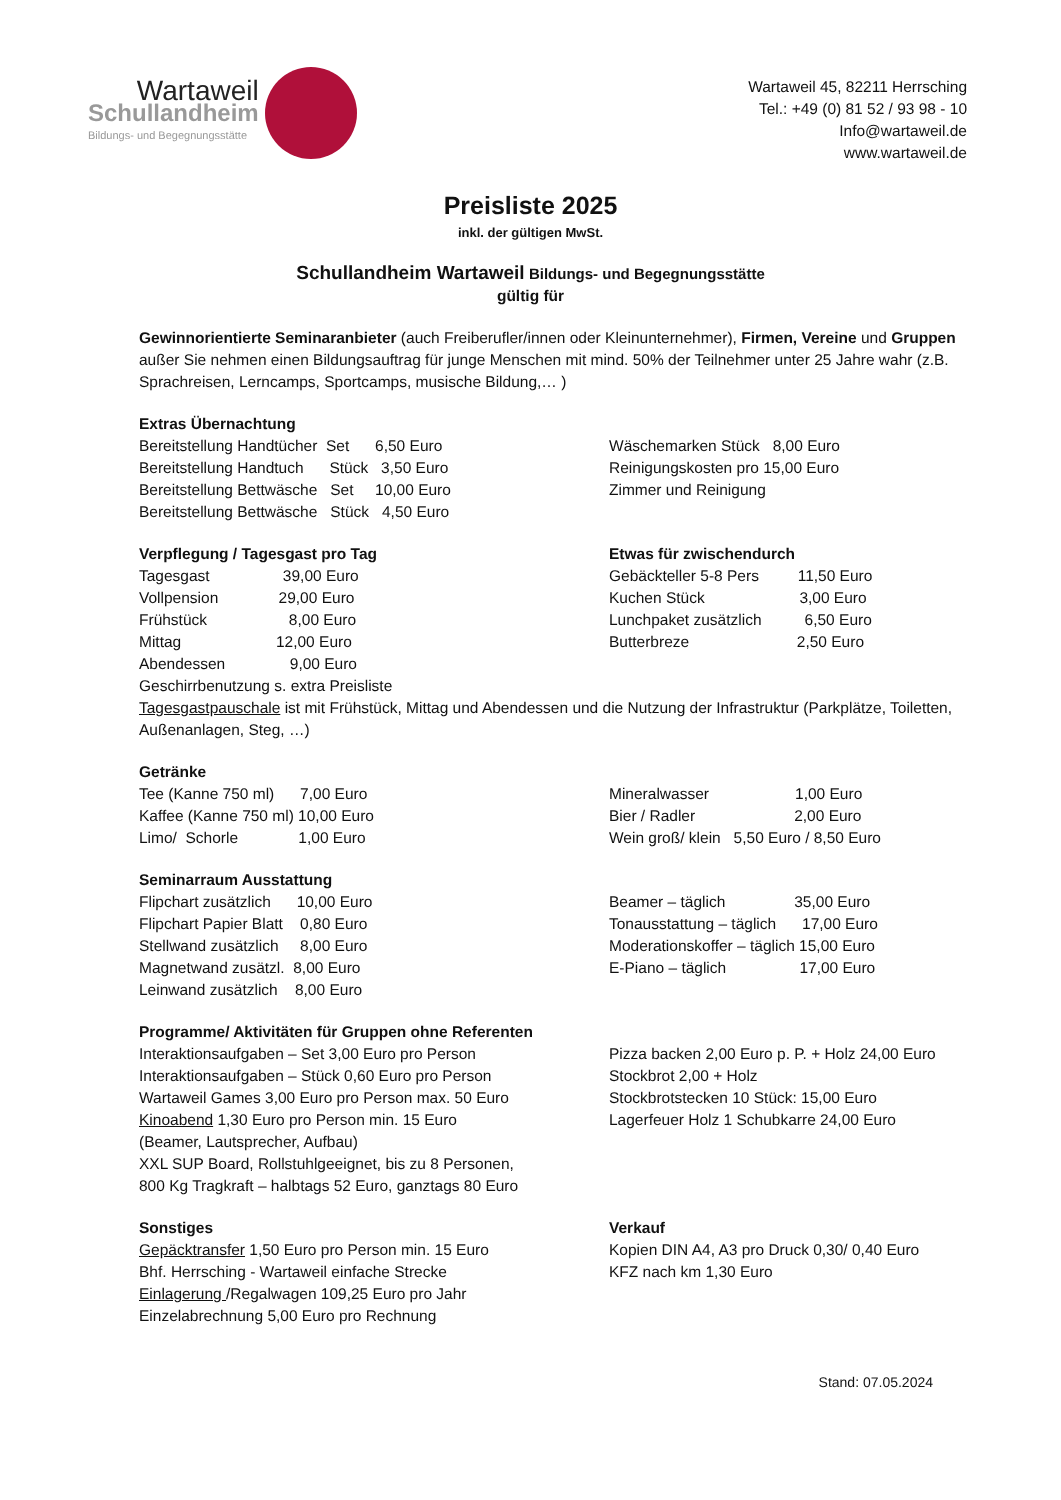Wartaweil
Schullandheim
Bildungs- und Begegnungsstätte
Wartaweil 45, 82211 Herrsching
Tel.: +49 (0) 81 52 / 93 98 - 10
Info@wartaweil.de
www.wartaweil.de
Preisliste 2025
inkl. der gültigen MwSt.
Schullandheim Wartaweil Bildungs- und Begegnungsstätte
gültig für
Gewinnorientierte Seminaranbieter (auch Freiberufler/innen oder Kleinunternehmer), Firmen, Vereine und Gruppen außer Sie nehmen einen Bildungsauftrag für junge Menschen mit mind. 50% der Teilnehmer unter 25 Jahre wahr (z.B. Sprachreisen, Lerncamps, Sportcamps, musische Bildung,… )
Extras Übernachtung
Bereitstellung Handtücher  Set      6,50 Euro
Bereitstellung Handtuch      Stück   3,50 Euro
Bereitstellung Bettwäsche   Set     10,00 Euro
Bereitstellung Bettwäsche   Stück   4,50 Euro
Wäschemarken Stück   8,00 Euro
Reinigungskosten pro 15,00 Euro
Zimmer und Reinigung
Verpflegung / Tagesgast pro Tag
Tagesgast                 39,00 Euro
Vollpension              29,00 Euro
Frühstück                   8,00 Euro
Mittag                      12,00 Euro
Abendessen               9,00 Euro
Etwas für zwischendurch
Gebäckteller 5-8 Pers         11,50 Euro
Kuchen Stück                      3,00 Euro
Lunchpaket zusätzlich          6,50 Euro
Butterbreze                         2,50 Euro
Geschirrbenutzung s. extra Preisliste
Tagesgastpauschale ist mit Frühstück, Mittag und Abendessen und die Nutzung der Infrastruktur (Parkplätze, Toiletten, Außenanlagen, Steg, …)
Getränke
Tee (Kanne 750 ml)      7,00 Euro
Kaffee (Kanne 750 ml) 10,00 Euro
Limo/  Schorle              1,00 Euro
Mineralwasser                    1,00 Euro
Bier / Radler                       2,00 Euro
Wein groß/ klein   5,50 Euro / 8,50 Euro
Seminarraum Ausstattung
Flipchart zusätzlich      10,00 Euro
Flipchart Papier Blatt    0,80 Euro
Stellwand zusätzlich     8,00 Euro
Magnetwand zusätzl.  8,00 Euro
Leinwand zusätzlich    8,00 Euro
Beamer – täglich                35,00 Euro
Tonausstattung – täglich      17,00 Euro
Moderationskoffer – täglich 15,00 Euro
E-Piano – täglich                 17,00 Euro
Programme/ Aktivitäten für Gruppen ohne Referenten
Interaktionsaufgaben – Set 3,00 Euro pro Person
Interaktionsaufgaben – Stück 0,60 Euro pro Person
Wartaweil Games 3,00 Euro pro Person max. 50 Euro
Kinoabend 1,30 Euro pro Person min. 15 Euro
(Beamer, Lautsprecher, Aufbau)
XXL SUP Board, Rollstuhlgeeignet, bis zu 8 Personen,
800 Kg Tragkraft – halbtags 52 Euro, ganztags 80 Euro
Pizza backen 2,00 Euro p. P. + Holz 24,00 Euro
Stockbrot 2,00 + Holz
Stockbrotstecken 10 Stück: 15,00 Euro
Lagerfeuer Holz 1 Schubkarre 24,00 Euro
Sonstiges
Gepäcktransfer 1,50 Euro pro Person min. 15 Euro
Bhf. Herrsching - Wartaweil einfache Strecke
Einlagerung /Regalwagen 109,25 Euro pro Jahr
Einzelabrechnung 5,00 Euro pro Rechnung
Verkauf
Kopien DIN A4, A3 pro Druck 0,30/ 0,40 Euro
KFZ nach km 1,30 Euro
Stand: 07.05.2024